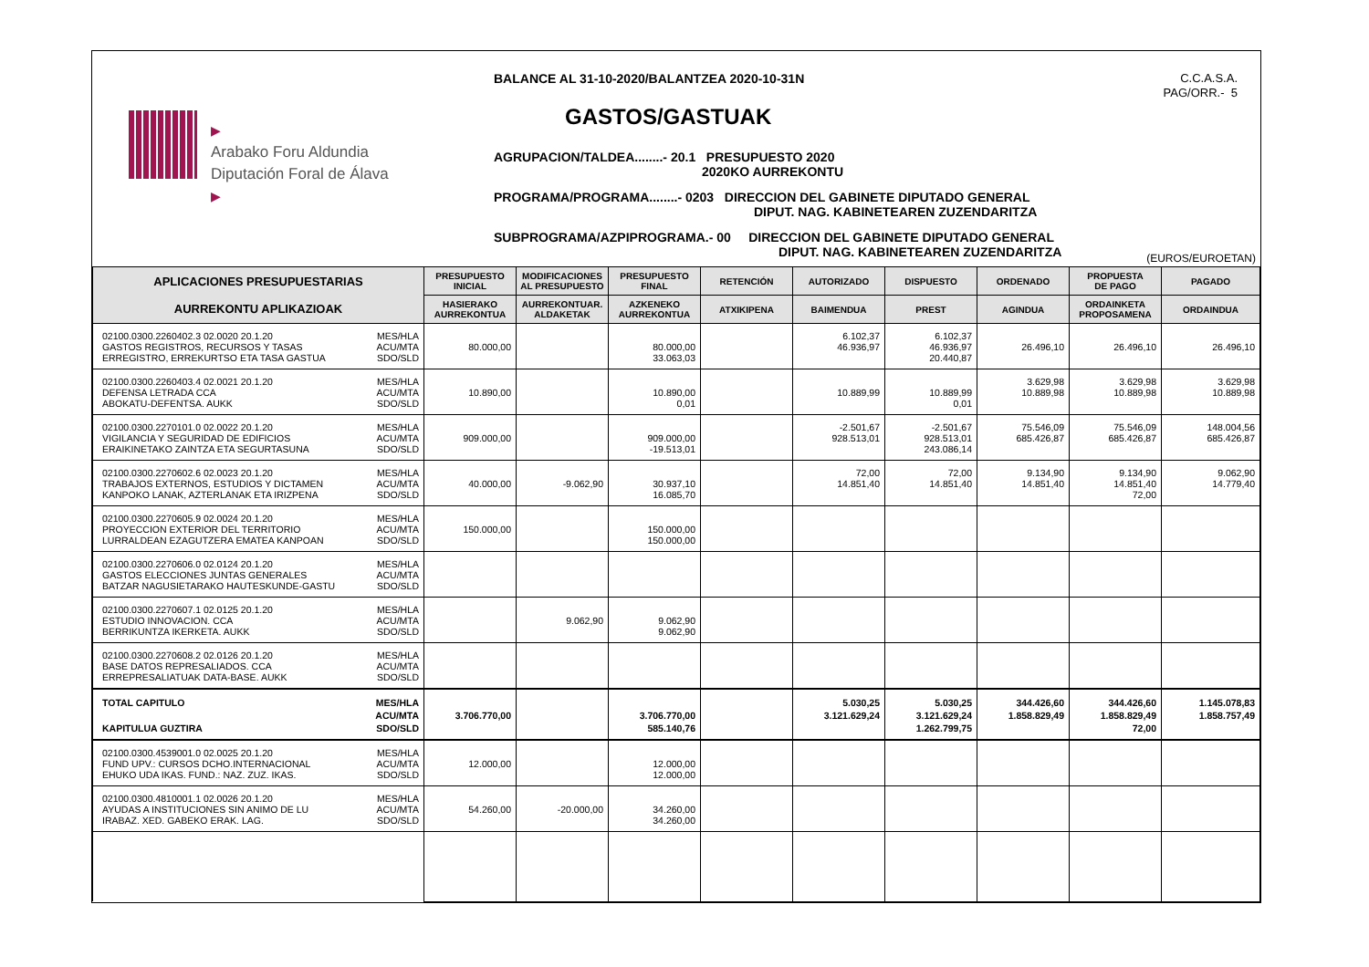▶
Arabako Foru Aldundia
Diputación Foral de Álava
▶
BALANCE AL 31-10-2020/BALANTZEA 2020-10-31N
GASTOS/GASTUAK
AGRUPACION/TALDEA........- 20.1 PRESUPUESTO 2020
2020KO AURREKONTU
PROGRAMA/PROGRAMA........- 0203 DIRECCION DEL GABINETE DIPUTADO GENERAL
DIPUT. NAG. KABINETEAREN ZUZENDARITZA
SUBPROGRAMA/AZPIPROGRAMA.- 00 DIRECCION DEL GABINETE DIPUTADO GENERAL
DIPUT. NAG. KABINETEAREN ZUZENDARITZA
C.C.A.S.A.
PAG/ORR.- 5
(EUROS/EUROETAN)
| APLICACIONES PRESUPUESTARIAS | PRESUPUESTO INICIAL | MODIFICACIONES AL PRESUPUESTO | PRESUPUESTO FINAL | RETENCIÓN | AUTORIZADO | DISPUESTO | ORDENADO | PROPUESTA DE PAGO | PAGADO |
| --- | --- | --- | --- | --- | --- | --- | --- | --- | --- |
| AURREKONTU APLIKAZIOAK | HASIERAKO AURREKONTUA | AURREKONTUAR. ALDAKETAK | AZKENEKO AURREKONTUA | ATXIKIPENA | BAIMENDUA | PREST | AGINDUA | ORDAINKETA PROPOSAMENA | ORDAINDUA |
| 02100.0300.2260402.3 02.0020 20.1.20 GASTOS REGISTROS, RECURSOS Y TASAS ERREGISTRO, ERREKURTSO ETA TASA GASTUA MES/HLA ACU/MTA SDO/SLD | 80.000,00 | | 80.000,00 33.063,03 | | 6.102,37 46.936,97 | 6.102,37 46.936,97 20.440,87 | 26.496,10 | 26.496,10 | 26.496,10 |
| 02100.0300.2260403.4 02.0021 20.1.20 DEFENSA LETRADA CCA ABOKATU-DEFENTSA. AUKK MES/HLA ACU/MTA SDO/SLD | 10.890,00 | | 10.890,00 0,01 | | 10.889,99 | 10.889,99 0,01 | 3.629,98 10.889,98 | 3.629,98 10.889,98 | 3.629,98 10.889,98 |
| 02100.0300.2270101.0 02.0022 20.1.20 VIGILANCIA Y SEGURIDAD DE EDIFICIOS ERAIKINETAKO ZAINTZA ETA SEGURTASUNA MES/HLA ACU/MTA SDO/SLD | 909.000,00 | | 909.000,00 -19.513,01 | | -2.501,67 928.513,01 | -2.501,67 928.513,01 243.086,14 | 75.546,09 685.426,87 | 75.546,09 685.426,87 | 148.004,56 685.426,87 |
| 02100.0300.2270602.6 02.0023 20.1.20 TRABAJOS EXTERNOS, ESTUDIOS Y DICTAMEN KANPOKO LANAK, AZTERLANAK ETA IRIZPENA MES/HLA ACU/MTA SDO/SLD | 40.000,00 | -9.062,90 | 30.937,10 16.085,70 | | 72,00 14.851,40 | 72,00 14.851,40 | 9.134,90 14.851,40 | 9.134,90 14.851,40 72,00 | 9.062,90 14.779,40 |
| 02100.0300.2270605.9 02.0024 20.1.20 PROYECCION EXTERIOR DEL TERRITORIO LURRALDEAN EZAGUTZERA EMATEA KANPOAN MES/HLA ACU/MTA SDO/SLD | 150.000,00 | | 150.000,00 150.000,00 | | | | | | |
| 02100.0300.2270606.0 02.0124 20.1.20 GASTOS ELECCIONES JUNTAS GENERALES BATZAR NAGUSIETARAKO HAUTESKUNDE-GASTU MES/HLA ACU/MTA SDO/SLD | | | | | | | | | |
| 02100.0300.2270607.1 02.0125 20.1.20 ESTUDIO INNOVACION. CCA BERRIKUNTZA IKERKETA. AUKK MES/HLA ACU/MTA SDO/SLD | | 9.062,90 | 9.062,90 9.062,90 | | | | | | |
| 02100.0300.2270608.2 02.0126 20.1.20 BASE DATOS REPRESALIADOS. CCA ERREPRESALIATUAK DATA-BASE. AUKK MES/HLA ACU/MTA SDO/SLD | | | | | | | | | |
| TOTAL CAPITULO KAPITULUA GUZTIRA MES/HLA ACU/MTA SDO/SLD | 3.706.770,00 | | 3.706.770,00 585.140,76 | | 5.030,25 3.121.629,24 | 5.030,25 3.121.629,24 1.262.799,75 | 344.426,60 1.858.829,49 | 344.426,60 1.858.829,49 72,00 | 1.145.078,83 1.858.757,49 |
| 02100.0300.4539001.0 02.0025 20.1.20 FUND UPV.: CURSOS DCHO.INTERNACIONAL EHUKO UDA IKAS. FUND.: NAZ. ZUZ. IKAS. MES/HLA ACU/MTA SDO/SLD | 12.000,00 | | 12.000,00 12.000,00 | | | | | | |
| 02100.0300.4810001.1 02.0026 20.1.20 AYUDAS A INSTITUCIONES SIN ANIMO DE LU IRABAZ. XED. GABEKO ERAK. LAG. MES/HLA ACU/MTA SDO/SLD | 54.260,00 | -20.000,00 | 34.260,00 34.260,00 | | | | | | |